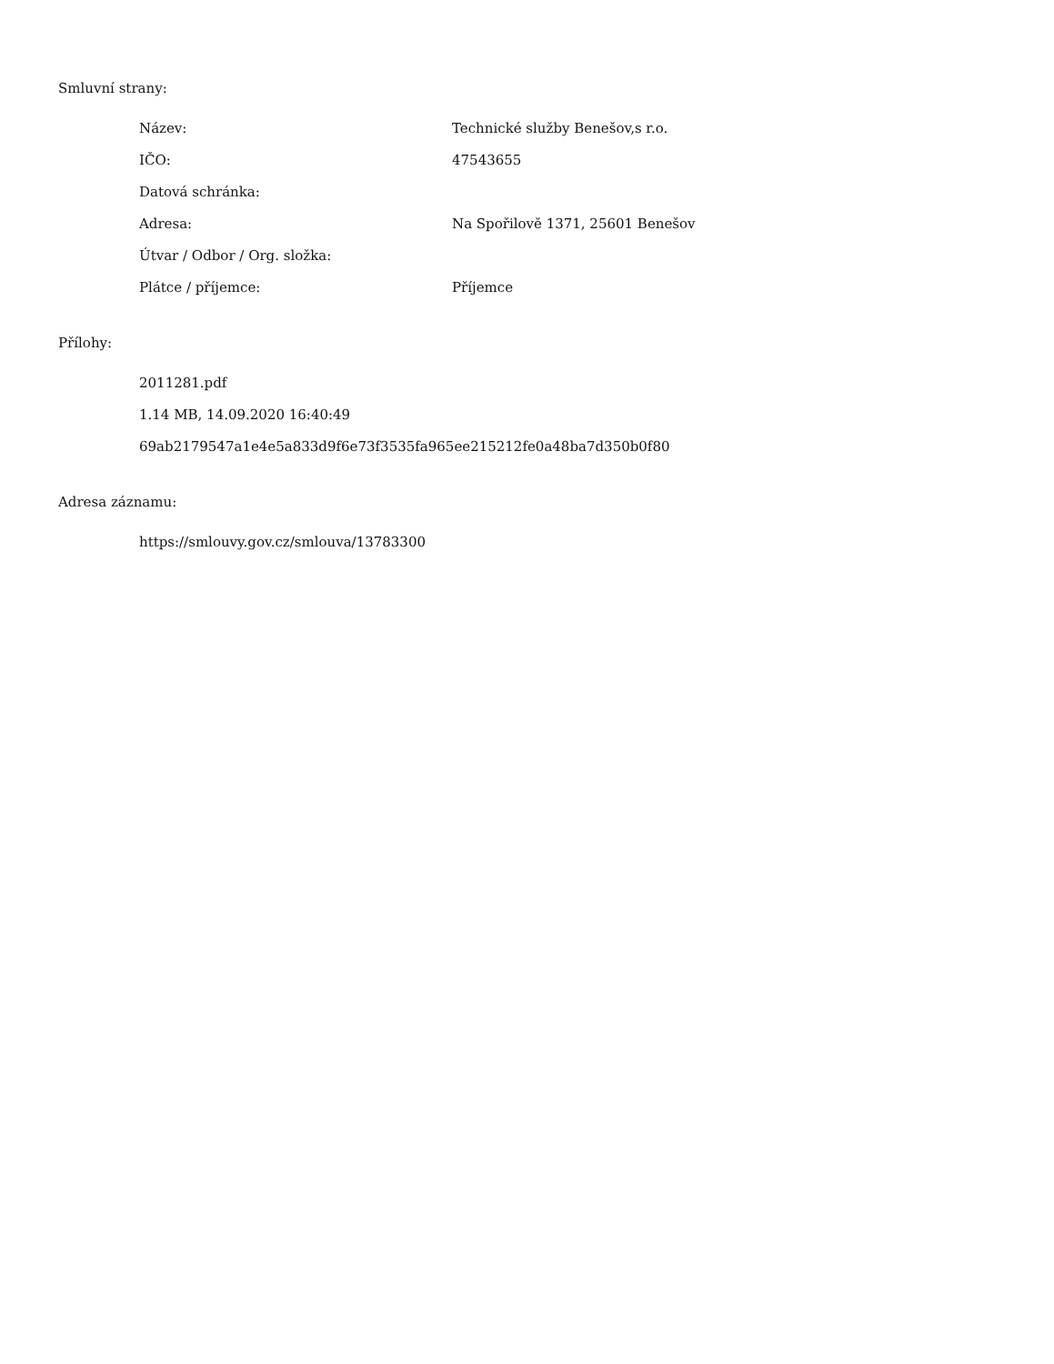Smluvní strany:
| Název: | Technické služby Benešov,s r.o. |
| IČO: | 47543655 |
| Datová schránka: | |
| Adresa: | Na Spořilově 1371, 25601 Benešov |
| Útvar / Odbor / Org. složka: | |
| Plátce / příjemce: | Příjemce |
Přílohy:
2011281.pdf
1.14 MB, 14.09.2020 16:40:49
69ab2179547a1e4e5a833d9f6e73f3535fa965ee215212fe0a48ba7d350b0f80
Adresa záznamu:
https://smlouvy.gov.cz/smlouva/13783300